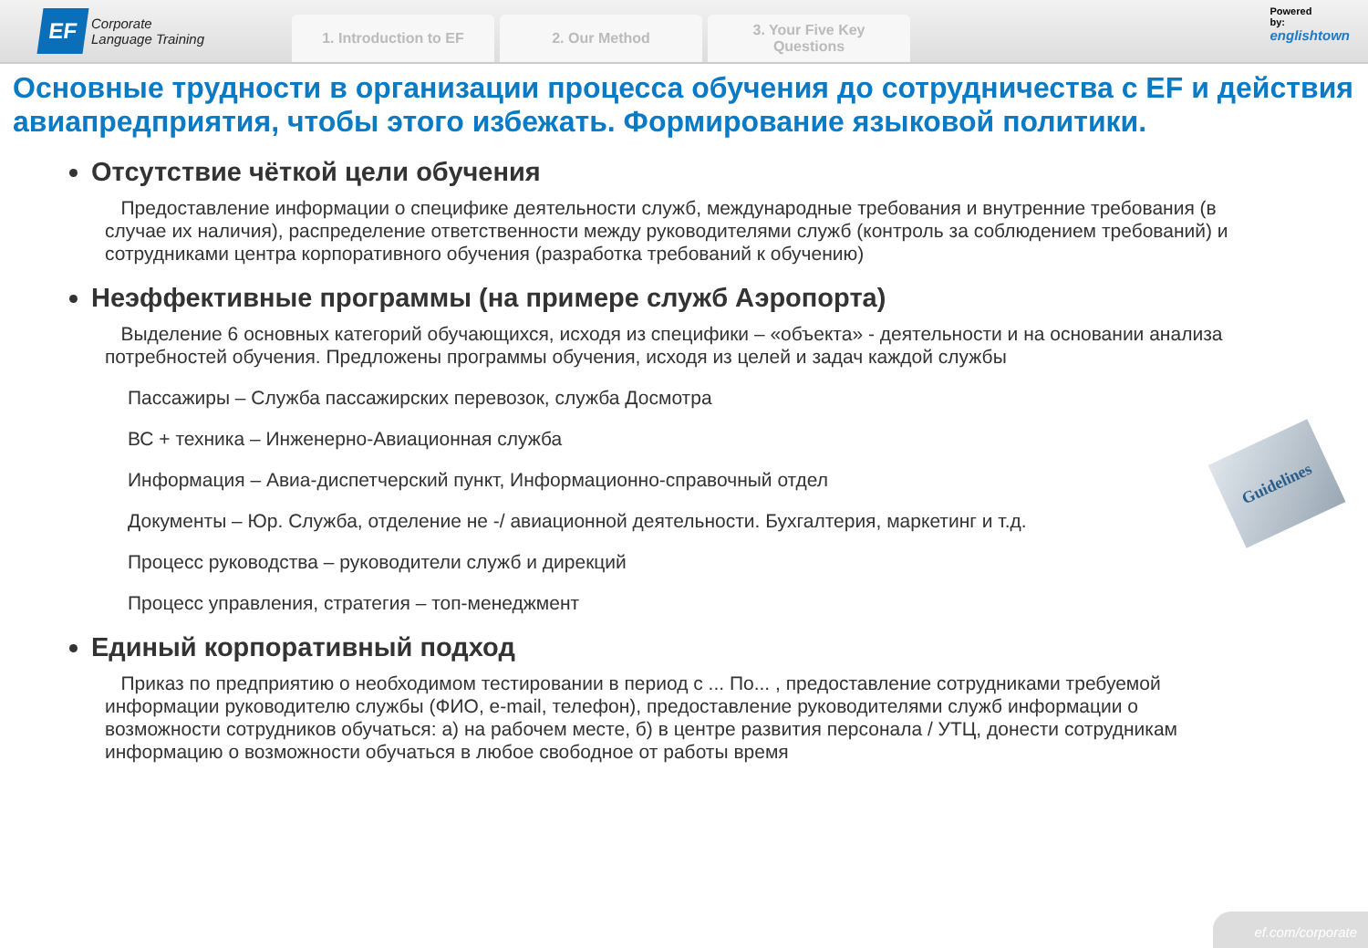EF
Corporate
Language Training
1. Introduction to EF
2. Our Method
3. Your Five Key
Questions
Powered
by:
englishtown
Основные трудности в организации процесса обучения до сотрудничества с EF и действия авиапредприятия, чтобы этого избежать. Формирование языковой политики.
Отсутствие чёткой цели обучения
Предоставление информации о специфике деятельности служб, международные требования и внутренние требования (в случае их наличия), распределение ответственности между руководителями служб (контроль за соблюдением требований) и сотрудниками центра корпоративного обучения (разработка требований к обучению)
Неэффективные программы (на примере служб Аэропорта)
Выделение 6 основных категорий обучающихся, исходя из специфики – «объекта» - деятельности и на основании анализа потребностей обучения. Предложены программы обучения, исходя из целей и задач каждой службы
Пассажиры – Служба пассажирских перевозок, служба Досмотра
ВС + техника – Инженерно-Авиационная служба
Информация – Авиа-диспетчерский пункт, Информационно-справочный отдел
Документы – Юр. Служба, отделение не -/ авиационной деятельности. Бухгалтерия, маркетинг и т.д.
Процесс руководства – руководители служб и дирекций
Процесс управления, стратегия – топ-менеджмент
Единый корпоративный подход
Приказ по предприятию о необходимом тестировании в период с ... По... , предоставление сотрудниками требуемой информации руководителю службы (ФИО, e-mail, телефон), предоставление руководителями служб информации о возможности сотрудников обучаться: а) на рабочем месте, б) в центре развития персонала / УТЦ, донести сотрудникам информацию о возможности обучаться в любое свободное от работы время
Guidelines
ef.com/corporate